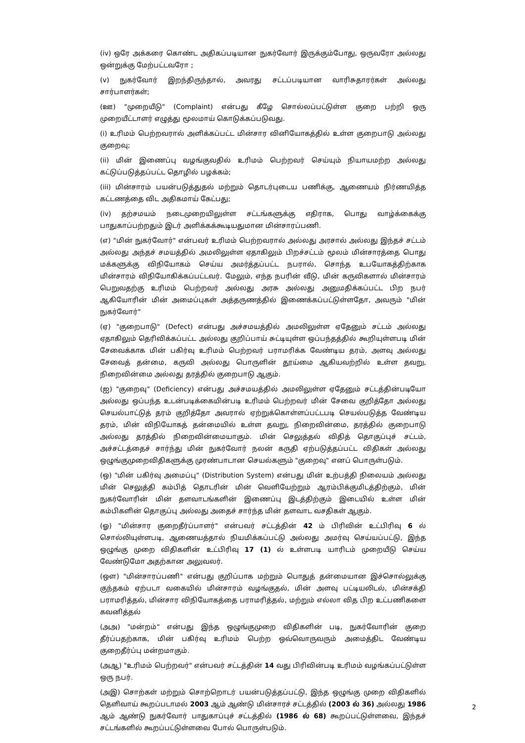(iv) ஒரே அக்கரை கொண்ட அதிகப்படியான நுகர்வோர் இருக்கும்போது, ஒருவரோ அல்லது ஒன்றுக்கு மேற்பட்டவரோ ;
(v) நுகர்வோர் இறந்திருந்தால், அவரது சட்டப்படியான வாரிசுதாரர்கள் அல்லது சார்பாளர்கள்;
(ஊ) "முறையீடு" (Complaint) என்பது கீழே சொல்லப்பட்டுள்ள குறை பற்றி ஒரு முறையீட்டாளர் எழுத்து மூலமாய் கொடுக்கப்படுவது.
(i) உரிமம் பெற்றவரால் அளிக்கப்பட்ட மின்சார வினியோகத்தில் உள்ள குறைபாடு அல்லது குறைவு;
(ii) மின் இணைப்பு வழங்குவதில் உரிமம் பெற்றவர் செய்யும் நியாயமற்ற அல்லது கட்டுப்படுத்தப்பட்ட தொழில் பழக்கம்;
(iii) மின்சாரம் பயன்படுத்துதல் மற்றும் தொடர்புடைய பணிக்கு, ஆணையம் நிர்ணயித்த கட்டணத்தை விட அதிகமாய் கேட்பது;
(iv) தற்சமயம் நடைமுறையிலுள்ள சட்டங்களுக்கு எதிராக, பொது வாழ்க்கைக்கு பாதுகாப்பற்றதும் இடர் அளிக்கக்கூடியதுமான மின்சாரப்பணி.
(எ) "மின் நுகர்வோர்" என்பவர் உரிமம் பெற்றவரால் அல்லது அரசால் அல்லது இந்தச் சட்டம் அல்லது அந்தச் சமயத்தில் அமலிலுள்ள ஏதாகிலும் பிறச்சட்டம் மூலம் மின்சாரத்தை பொது மக்களுக்கு விநியோகம் செய்ய அமர்த்தப்பட்ட நபரால், சொந்த உபயோகத்திற்காக மின்சாரம் விநியோகிக்கப்பட்டவர். மேலும், எந்த நபரின் வீடு, மின் கருவிகளால் மின்சாரம் பெறுவதற்கு உரிமம் பெற்றவர் அல்லது அரசு அல்லது அனுமதிக்கப்பட்ட பிற நபர் ஆகியோரின் மின் அமைப்புகள் அத்தருணத்தில் இணைக்கப்பட்டுள்ளதோ, அவரும் "மின் நுகர்வோர்"
(ஏ) "குறைபாடு" (Defect) என்பது அச்சமயத்தில் அமலிலுள்ள ஏதேனும் சட்டம் அல்லது ஏதாகிலும் தெரிவிக்கப்பட்ட அல்லது குறிப்பாய் சுட்டியுள்ள ஒப்பந்தத்தில் கூறியுள்ளபடி மின் சேவைக்காக மின் பகிர்வு உரிமம் பெற்றவர் பராமரிக்க வேண்டிய தரம், அளவு அல்லது சேவைத் தன்மை, கருவி அல்லது பொருளின் தூய்மை ஆகியவற்றில் உள்ள தவறு, நிறைவின்மை அல்லது தரத்தில் குறைபாடு ஆகும்.
(ஐ) "குறைவு" (Deficiency) என்பது அச்சமயத்தில் அமலிலுள்ள ஏதேனும் சட்டத்தின்படியோ அல்லது ஒப்பந்த உடன்படிக்கையின்படி உரிமம் பெற்றவர் மின் சேவை குறித்தோ அல்லது செயல்பாட்டுத் தரம் குறித்தோ அவரால் ஏற்றுக்கொள்ளப்பட்டபடி செயல்படுத்த வேண்டிய தரம், மின் விநியோகத் தன்மையில் உள்ள தவறு, நிறைவின்மை, தரத்தில் குறைபாடு அல்லது தரத்தில் நிறைவின்மையாகும். மின் செலுத்தல் விதித் தொகுப்புச் சட்டம், அச்சட்டத்தைச் சார்ந்து மின் நுகர்வோர் நலன் கருதி ஏற்படுத்தப்பட்ட விதிகள் அல்லது ஒழுங்குமுறைவிதிகளுக்கு முரண்பாடான செயல்களும் "குறைவு" எனப் பொருள்படும்.
(ஒ) "மின் பகிர்வு அமைப்பு" (Distribution System) என்பது மின் உற்பத்தி நிலையம் அல்லது மின் செலுத்தி கம்பித் தொடரின் மின் வெளியேற்றும் ஆரம்பிக்குமிடத்திற்கும், மின் நுகர்வோரின் மின் தளவாடங்களின் இணைப்பு இடத்திற்கும் இடையில் உள்ள மின் கம்பிகளின் தொகுப்பு அல்லது அதைச் சார்ந்த மின் தளவாட வசதிகள் ஆகும்.
(ஓ) "மின்சார குறைதீர்ப்பாளர்" என்பவர் சட்டத்தின் 42 ம் பிரிவின் உட்பிரிவு 6 ல் சொல்லியுள்ளபடி, ஆணையத்தால் நியமிக்கப்பட்டு அல்லது அமர்வு செய்யப்பட்டு, இந்த ஒழுங்கு முறை விதிகளின் உட்பிரிவு 17 (1) ல் உள்ளபடி யாரிடம் முறையீடு செய்ய வேண்டுமோ அதற்கான அலுவலர்.
(ஔ) "மின்சாரப்பணி" என்பது குறிப்பாக மற்றும் பொதுத் தன்மையான இச்சொல்லுக்கு குந்தகம் ஏற்படா வகையில் மின்சாரம் வழங்குதல், மின் அளவு பட்டியலிடல், மின்சக்தி பராமரித்தல், மின்சார விநியோகத்தை பராமரித்தல், மற்றும் எல்லா வித பிற உட்பணிகளை கவனித்தல்
(அஅ) "மன்றம்" என்பது இந்த ஒழுங்குமுறை விதிகளின் படி, நுகர்வோரின் குறை தீர்ப்பதற்காக, மின் பகிர்வு உரிமம் பெற்ற ஒவ்வொருவரும் அமைத்திட வேண்டிய குறைதீர்ப்பு மன்றமாகும்.
(அஆ) "உரிமம் பெற்றவர்" என்பவர் சட்டத்தின் 14 வது பிரிவின்படி உரிமம் வழங்கப்பட்டுள்ள ஒரு நபர்.
(அஇ) சொற்கள் மற்றும் சொற்றொடர் பயன்படுத்தப்பட்டு, இந்த ஒழுங்கு முறை விதிகளில் தெளிவாய் கூறப்படாமல் 2003 ஆம் ஆண்டு மின்சாரச் சட்டத்தில் (2003 ல் 36) அல்லது 1986 ஆம் ஆண்டு நுகர்வோர் பாதுகாப்புச் சட்டத்தில் (1986 ல் 68) கூறப்பட்டுள்ளவை, இந்தச் சட்டங்களில் கூறப்பட்டுள்ளவை போல் பொருள்படும்.
2